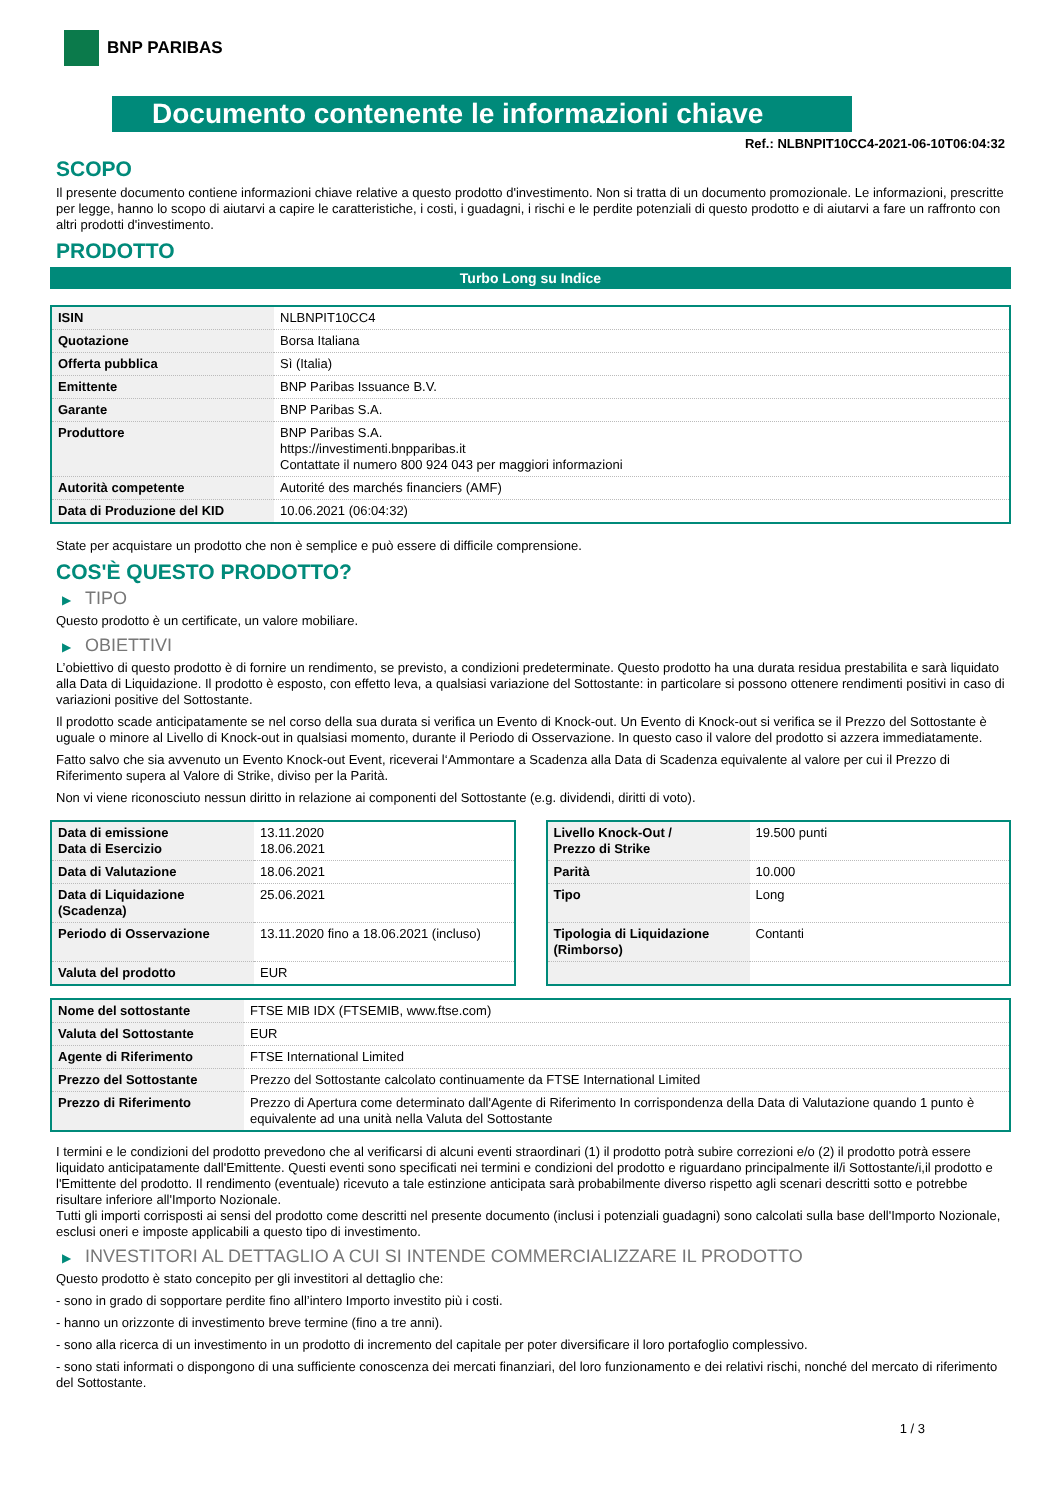BNP PARIBAS
Documento contenente le informazioni chiave
Ref.: NLBNPIT10CC4-2021-06-10T06:04:32
SCOPO
Il presente documento contiene informazioni chiave relative a questo prodotto d'investimento. Non si tratta di un documento promozionale. Le informazioni, prescritte per legge, hanno lo scopo di aiutarvi a capire le caratteristiche, i costi, i guadagni, i rischi e le perdite potenziali di questo prodotto e di aiutarvi a fare un raffronto con altri prodotti d'investimento.
PRODOTTO
Turbo Long su Indice
| ISIN | NLBNPIT10CC4 |
| Quotazione | Borsa Italiana |
| Offerta pubblica | Sì (Italia) |
| Emittente | BNP Paribas Issuance B.V. |
| Garante | BNP Paribas S.A. |
| Produttore | BNP Paribas S.A. https://investimenti.bnpparibas.it Contattate il numero 800 924 043 per maggiori informazioni |
| Autorità competente | Autorité des marchés financiers (AMF) |
| Data di Produzione del KID | 10.06.2021 (06:04:32) |
State per acquistare un prodotto che non è semplice e può essere di difficile comprensione.
COS'È QUESTO PRODOTTO?
▶ TIPO
Questo prodotto è un certificate, un valore mobiliare.
▶ OBIETTIVI
L’obiettivo di questo prodotto è di fornire un rendimento, se previsto, a condizioni predeterminate. Questo prodotto ha una durata residua prestabilita e sarà liquidato alla Data di Liquidazione. Il prodotto è esposto, con effetto leva, a qualsiasi variazione del Sottostante: in particolare si possono ottenere rendimenti positivi in caso di variazioni positive del Sottostante.
Il prodotto scade anticipatamente se nel corso della sua durata si verifica un Evento di Knock-out. Un Evento di Knock-out si verifica se il Prezzo del Sottostante è uguale o minore al Livello di Knock-out in qualsiasi momento, durante il Periodo di Osservazione. In questo caso il valore del prodotto si azzera immediatamente.
Fatto salvo che sia avvenuto un Evento Knock-out Event, riceverai l‘Ammontare a Scadenza alla Data di Scadenza equivalente al valore per cui il Prezzo di Riferimento supera al Valore di Strike, diviso per la Parità.
Non vi viene riconosciuto nessun diritto in relazione ai componenti del Sottostante (e.g. dividendi, diritti di voto).
| Data di emissione Data di Esercizio | 13.11.2020 18.06.2021 |
| Data di Valutazione | 18.06.2021 |
| Data di Liquidazione (Scadenza) | 25.06.2021 |
| Periodo di Osservazione | 13.11.2020 fino a 18.06.2021 (incluso) |
| Valuta del prodotto | EUR |
| Livello Knock-Out / Prezzo di Strike | 19.500 punti |
| Parità | 10.000 |
| Tipo | Long |
| Tipologia di Liquidazione (Rimborso) | Contanti |
| Nome del sottostante | FTSE MIB IDX (FTSEMIB, www.ftse.com) |
| Valuta del Sottostante | EUR |
| Agente di Riferimento | FTSE International Limited |
| Prezzo del Sottostante | Prezzo del Sottostante calcolato continuamente da FTSE International Limited |
| Prezzo di Riferimento | Prezzo di Apertura come determinato dall'Agente di Riferimento In corrispondenza della Data di Valutazione quando 1 punto è equivalente ad una unità nella Valuta del Sottostante |
I termini e le condizioni del prodotto prevedono che al verificarsi di alcuni eventi straordinari (1) il prodotto potrà subire correzioni e/o (2) il prodotto potrà essere liquidato anticipatamente dall'Emittente. Questi eventi sono specificati nei termini e condizioni del prodotto e riguardano principalmente il/i Sottostante/i,il prodotto e l'Emittente del prodotto. Il rendimento (eventuale) ricevuto a tale estinzione anticipata sarà probabilmente diverso rispetto agli scenari descritti sotto e potrebbe risultare inferiore all'Importo Nozionale.
Tutti gli importi corrisposti ai sensi del prodotto come descritti nel presente documento (inclusi i potenziali guadagni) sono calcolati sulla base dell'Importo Nozionale, esclusi oneri e imposte applicabili a questo tipo di investimento.
▶ INVESTITORI AL DETTAGLIO A CUI SI INTENDE COMMERCIALIZZARE IL PRODOTTO
Questo prodotto è stato concepito per gli investitori al dettaglio che:
- sono in grado di sopportare perdite fino all’intero Importo investito più i costi.
- hanno un orizzonte di investimento breve termine (fino a tre anni).
- sono alla ricerca di un investimento in un prodotto di incremento del capitale per poter diversificare il loro portafoglio complessivo.
- sono stati informati o dispongono di una sufficiente conoscenza dei mercati finanziari, del loro funzionamento e dei relativi rischi, nonché del mercato di riferimento del Sottostante.
1 / 3